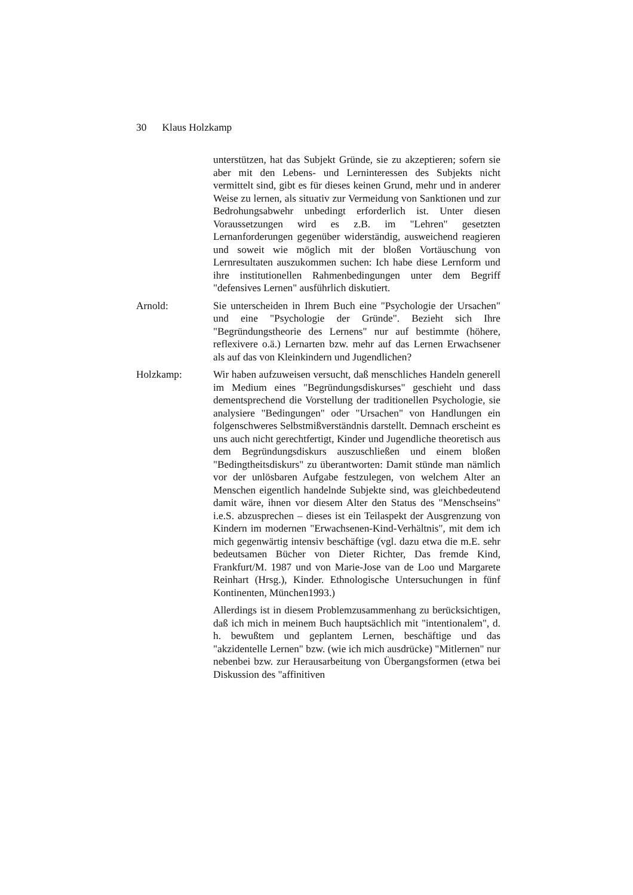30 Klaus Holzkamp
unterstützen, hat das Subjekt Gründe, sie zu akzeptieren; sofern sie aber mit den Lebens- und Lerninteressen des Subjekts nicht vermittelt sind, gibt es für dieses keinen Grund, mehr und in anderer Weise zu lernen, als situativ zur Vermeidung von Sanktionen und zur Bedrohungsabwehr unbedingt erforderlich ist. Unter diesen Voraussetzungen wird es z.B. im "Lehren" gesetzten Lernanforderungen gegenüber widerständig, ausweichend reagieren und soweit wie möglich mit der bloßen Vortäuschung von Lernresultaten auszukommen suchen: Ich habe diese Lernform und ihre institutionellen Rahmenbedingungen unter dem Begriff "defensives Lernen" ausführlich diskutiert.
Arnold: Sie unterscheiden in Ihrem Buch eine "Psychologie der Ursachen" und eine "Psychologie der Gründe". Bezieht sich Ihre "Begründungstheorie des Lernens" nur auf bestimmte (höhere, reflexivere o.ä.) Lernarten bzw. mehr auf das Lernen Erwachsener als auf das von Kleinkindern und Jugendlichen?
Holzkamp: Wir haben aufzuweisen versucht, daß menschliches Handeln generell im Medium eines "Begründungsdiskurses" geschieht und dass dementsprechend die Vorstellung der traditionellen Psychologie, sie analysiere "Bedingungen" oder "Ursachen" von Handlungen ein folgenschweres Selbstmißverständnis darstellt. Demnach erscheint es uns auch nicht gerechtfertigt, Kinder und Jugendliche theoretisch aus dem Begründungsdiskurs auszuschließen und einem bloßen "Bedingtheitsdiskurs" zu überantworten: Damit stünde man nämlich vor der unlösbaren Aufgabe festzulegen, von welchem Alter an Menschen eigentlich handelnde Subjekte sind, was gleichbedeutend damit wäre, ihnen vor diesem Alter den Status des "Menschseins" i.e.S. abzusprechen – dieses ist ein Teilaspekt der Ausgrenzung von Kindern im modernen "Erwachsenen-Kind-Verhältnis", mit dem ich mich gegenwärtig intensiv beschäftige (vgl. dazu etwa die m.E. sehr bedeutsamen Bücher von Dieter Richter, Das fremde Kind, Frankfurt/M. 1987 und von Marie-Jose van de Loo und Margarete Reinhart (Hrsg.), Kinder. Ethnologische Untersuchungen in fünf Kontinenten, München1993.)
Allerdings ist in diesem Problemzusammenhang zu berücksichtigen, daß ich mich in meinem Buch hauptsächlich mit "intentionalem", d. h. bewußtem und geplantem Lernen, beschäftige und das "akzidentelle Lernen" bzw. (wie ich mich ausdrücke) "Mitlernen" nur nebenbei bzw. zur Herausarbeitung von Übergangsformen (etwa bei Diskussion des "affinitiven